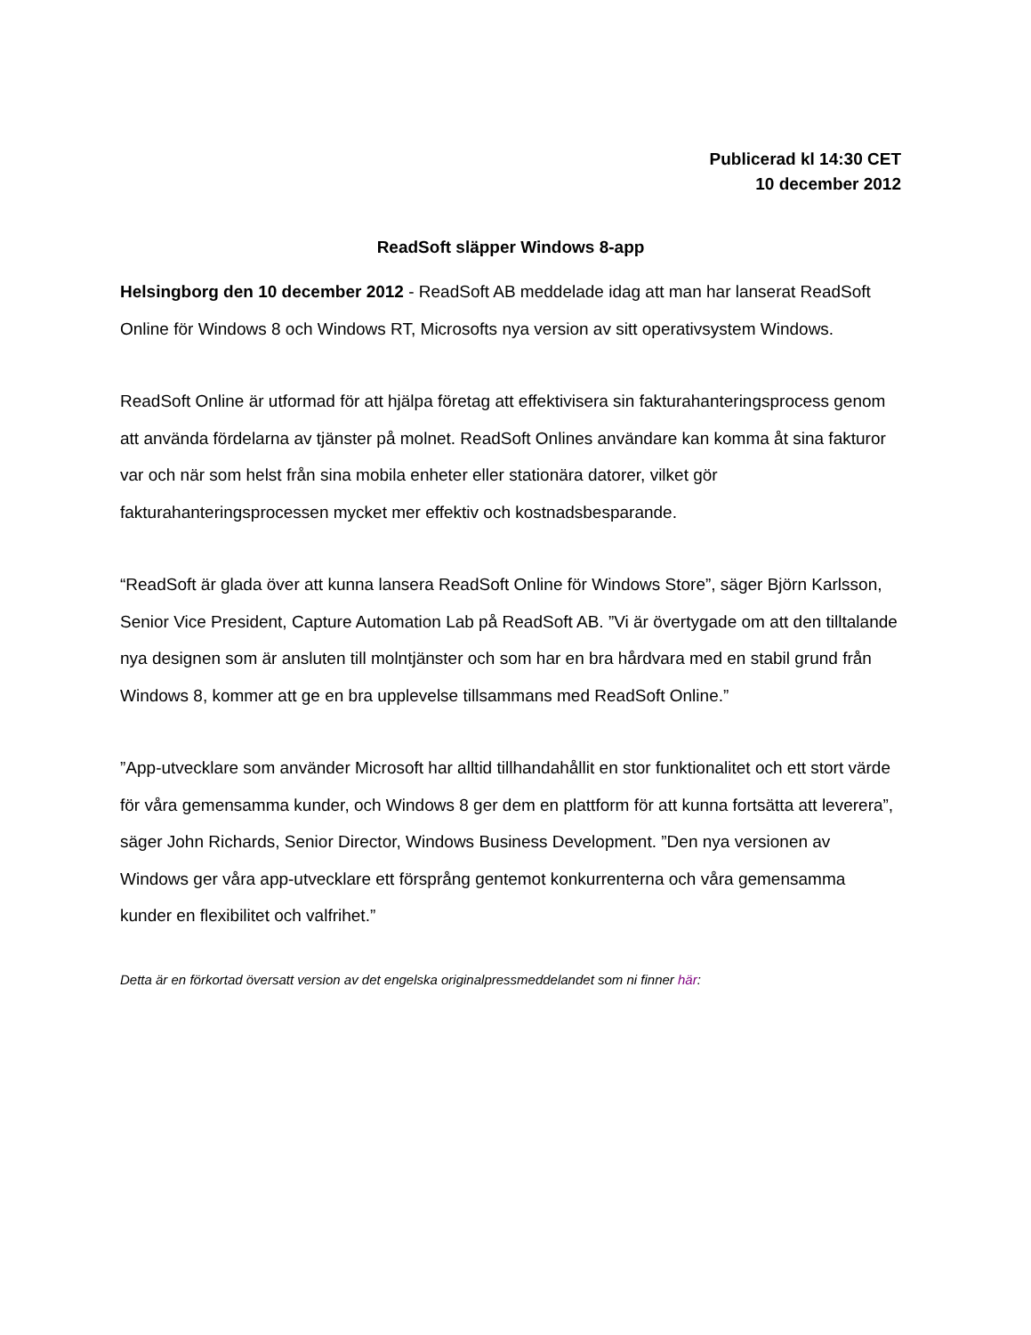Publicerad kl 14:30 CET
10 december 2012
ReadSoft släpper Windows 8-app
Helsingborg den 10 december 2012 - ReadSoft AB meddelade idag att man har lanserat ReadSoft Online för Windows 8 och Windows RT, Microsofts nya version av sitt operativsystem Windows.
ReadSoft Online är utformad för att hjälpa företag att effektivisera sin fakturahanteringsprocess genom att använda fördelarna av tjänster på molnet. ReadSoft Onlines användare kan komma åt sina fakturor var och när som helst från sina mobila enheter eller stationära datorer, vilket gör fakturahanteringsprocessen mycket mer effektiv och kostnadsbesparande.
“ReadSoft är glada över att kunna lansera ReadSoft Online för Windows Store”, säger Björn Karlsson, Senior Vice President, Capture Automation Lab på ReadSoft AB. ”Vi är övertygade om att den tilltalande nya designen som är ansluten till molntjänster och som har en bra hårdvara med en stabil grund från Windows 8, kommer att ge en bra upplevelse tillsammans med ReadSoft Online.”
”App-utvecklare som använder Microsoft har alltid tillhandahållit en stor funktionalitet och ett stort värde för våra gemensamma kunder, och Windows 8 ger dem en plattform för att kunna fortsätta att leverera”, säger John Richards, Senior Director, Windows Business Development. ”Den nya versionen av Windows ger våra app-utvecklare ett försprång gentemot konkurrenterna och våra gemensamma kunder en flexibilitet och valfrihet.”
Detta är en förkortad översatt version av det engelska originalpressmeddelandet som ni finner här: